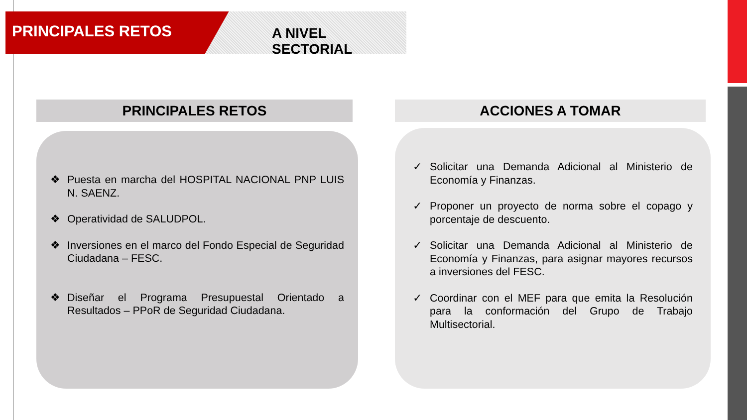PRINCIPALES RETOS
A NIVEL SECTORIAL
PRINCIPALES RETOS
❖ Puesta en marcha del HOSPITAL NACIONAL PNP LUIS N. SAENZ.
❖ Operatividad de SALUDPOL.
❖ Inversiones en el marco del Fondo Especial de Seguridad Ciudadana – FESC.
❖ Diseñar el Programa Presupuestal Orientado a Resultados – PPoR de Seguridad Ciudadana.
ACCIONES A TOMAR
✓ Solicitar una Demanda Adicional al Ministerio de Economía y Finanzas.
✓ Proponer un proyecto de norma sobre el copago y porcentaje de descuento.
✓ Solicitar una Demanda Adicional al Ministerio de Economía y Finanzas, para asignar mayores recursos a inversiones del FESC.
✓ Coordinar con el MEF para que emita la Resolución para la conformación del Grupo de Trabajo Multisectorial.